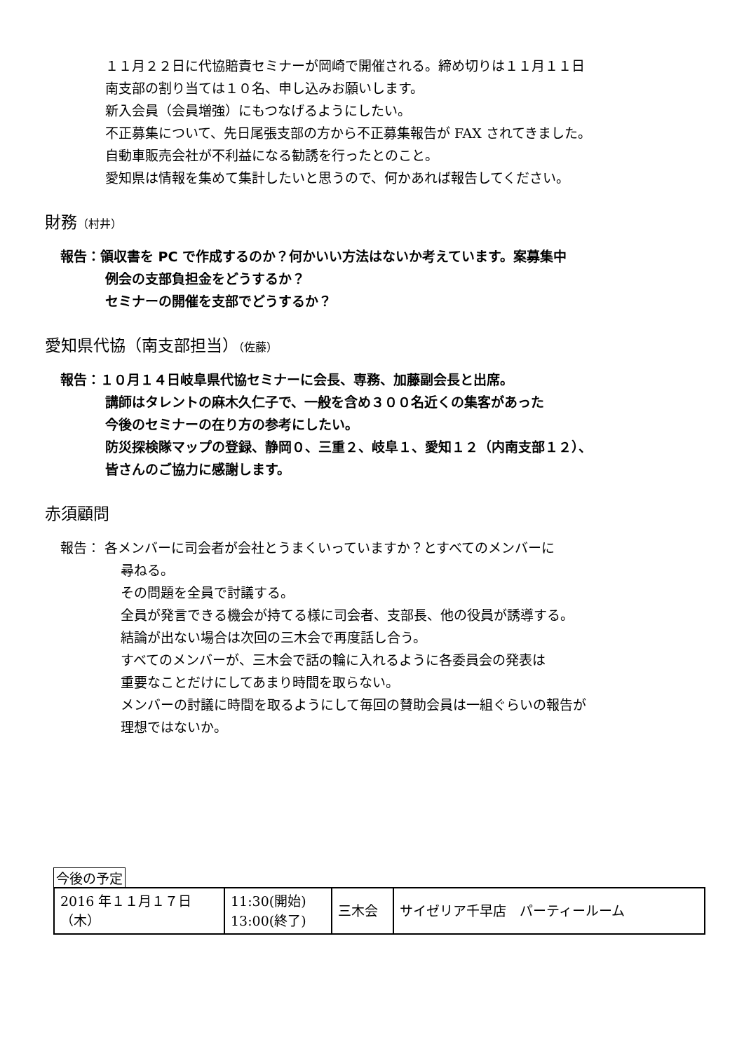１１月２２日に代協賠責セミナーが岡崎で開催される。締め切りは１１月１１日
南支部の割り当ては１０名、申し込みお願いします。
新入会員（会員増強）にもつなげるようにしたい。
不正募集について、先日尾張支部の方から不正募集報告が FAX されてきました。
自動車販売会社が不利益になる勧誘を行ったとのこと。
愛知県は情報を集めて集計したいと思うので、何かあれば報告してください。
財務（村井）
報告：領収書を PC で作成するのか？何かいい方法はないか考えています。案募集中
例会の支部負担金をどうするか？
セミナーの開催を支部でどうするか？
愛知県代協（南支部担当）（佐藤）
報告：１０月１４日岐阜県代協セミナーに会長、専務、加藤副会長と出席。
講師はタレントの麻木久仁子で、一般を含め３００名近くの集客があった
今後のセミナーの在り方の参考にしたい。
防災探検隊マップの登録、静岡０、三重２、岐阜１、愛知１２（内南支部１２）、
皆さんのご協力に感謝します。
赤須顧問
報告： 各メンバーに司会者が会社とうまくいっていますか？とすべてのメンバーに
尋ねる。
その問題を全員で討議する。
全員が発言できる機会が持てる様に司会者、支部長、他の役員が誘導する。
結論が出ない場合は次回の三木会で再度話し合う。
すべてのメンバーが、三木会で話の輪に入れるように各委員会の発表は
重要なことだけにしてあまり時間を取らない。
メンバーの討議に時間を取るようにして毎回の賛助会員は一組ぐらいの報告が
理想ではないか。
今後の予定
| 2016 年１１月１７日（木） | 11:30(開始) 13:00(終了) | 三木会 | サイゼリア千早店 パーティールーム |